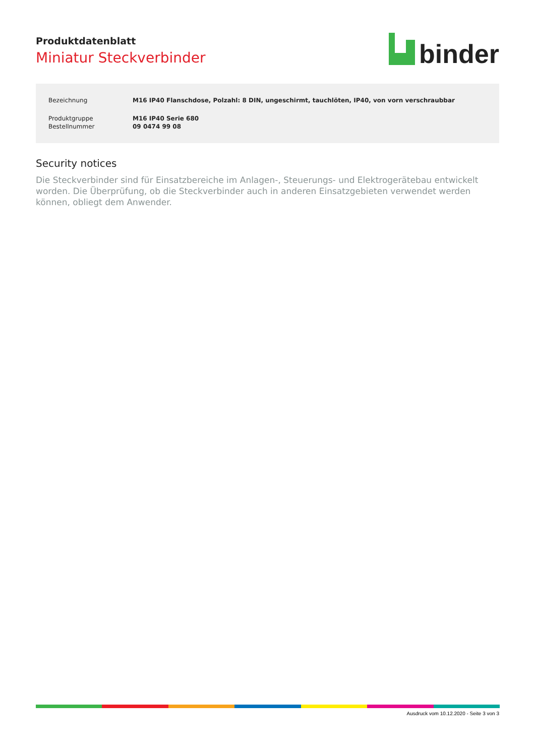Produktdatenblatt
Miniatur Steckverbinder
binder
| Bezeichnung | M16 IP40 Flanschdose, Polzahl: 8 DIN, ungeschirmt, tauchlöten, IP40, von vorn verschraubbar |
| Produktgruppe | M16 IP40 Serie 680 |
| Bestellnummer | 09 0474 99 08 |
Security notices
Die Steckverbinder sind für Einsatzbereiche im Anlagen-, Steuerungs- und Elektrogerätebau entwickelt worden. Die Überprüfung, ob die Steckverbinder auch in anderen Einsatzgebieten verwendet werden können, obliegt dem Anwender.
Ausdruck vom 10.12.2020 - Seite 3 von 3